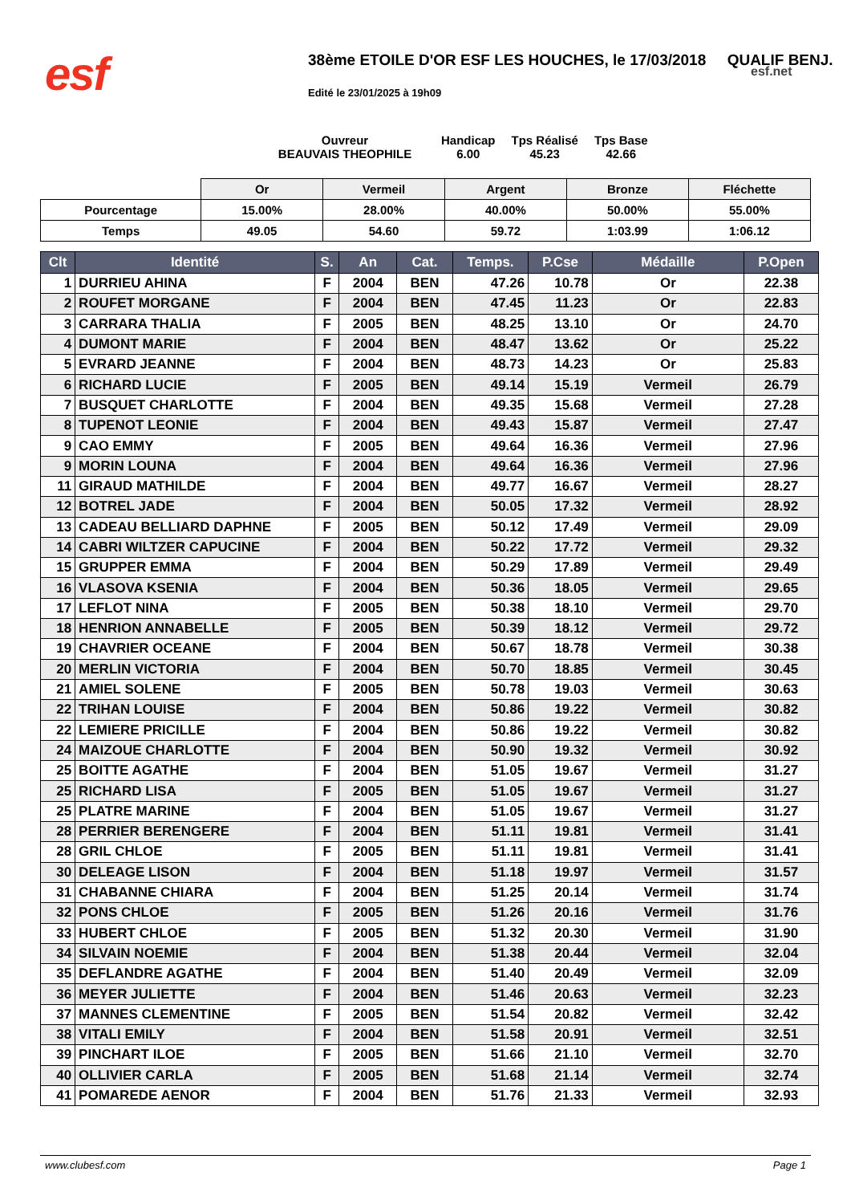esf 38ème ETOILE D'OR ESF LES HOUCHES, le 17/03/2018 QUALIF BENJ.
esf.net
Edité le 23/01/2025 à 19h09
Ouvreur
BEAUVAIS THEOPHILE
Handicap
6.00
Tps Réalisé
45.23
Tps Base
42.66
| | Or | Vermeil | Argent | Bronze | Fléchette |
| Pourcentage | 15.00% | 28.00% | 40.00% | 50.00% | 55.00% |
| Temps | 49.05 | 54.60 | 59.72 | 1:03.99 | 1:06.12 |
| Clt | Identité | S. | An | Cat. | Temps. | P.Cse | Médaille | P.Open |
| --- | --- | --- | --- | --- | --- | --- | --- | --- |
| 1 | DURRIEU AHINA | F | 2004 | BEN | 47.26 | 10.78 | Or | 22.38 |
| 2 | ROUFET MORGANE | F | 2004 | BEN | 47.45 | 11.23 | Or | 22.83 |
| 3 | CARRARA THALIA | F | 2005 | BEN | 48.25 | 13.10 | Or | 24.70 |
| 4 | DUMONT MARIE | F | 2004 | BEN | 48.47 | 13.62 | Or | 25.22 |
| 5 | EVRARD JEANNE | F | 2004 | BEN | 48.73 | 14.23 | Or | 25.83 |
| 6 | RICHARD LUCIE | F | 2005 | BEN | 49.14 | 15.19 | Vermeil | 26.79 |
| 7 | BUSQUET CHARLOTTE | F | 2004 | BEN | 49.35 | 15.68 | Vermeil | 27.28 |
| 8 | TUPENOT LEONIE | F | 2004 | BEN | 49.43 | 15.87 | Vermeil | 27.47 |
| 9 | CAO EMMY | F | 2005 | BEN | 49.64 | 16.36 | Vermeil | 27.96 |
| 9 | MORIN LOUNA | F | 2004 | BEN | 49.64 | 16.36 | Vermeil | 27.96 |
| 11 | GIRAUD MATHILDE | F | 2004 | BEN | 49.77 | 16.67 | Vermeil | 28.27 |
| 12 | BOTREL JADE | F | 2004 | BEN | 50.05 | 17.32 | Vermeil | 28.92 |
| 13 | CADEAU BELLIARD DAPHNE | F | 2005 | BEN | 50.12 | 17.49 | Vermeil | 29.09 |
| 14 | CABRI WILTZER CAPUCINE | F | 2004 | BEN | 50.22 | 17.72 | Vermeil | 29.32 |
| 15 | GRUPPER EMMA | F | 2004 | BEN | 50.29 | 17.89 | Vermeil | 29.49 |
| 16 | VLASOVA KSENIA | F | 2004 | BEN | 50.36 | 18.05 | Vermeil | 29.65 |
| 17 | LEFLOT NINA | F | 2005 | BEN | 50.38 | 18.10 | Vermeil | 29.70 |
| 18 | HENRION ANNABELLE | F | 2005 | BEN | 50.39 | 18.12 | Vermeil | 29.72 |
| 19 | CHAVRIER OCEANE | F | 2004 | BEN | 50.67 | 18.78 | Vermeil | 30.38 |
| 20 | MERLIN VICTORIA | F | 2004 | BEN | 50.70 | 18.85 | Vermeil | 30.45 |
| 21 | AMIEL SOLENE | F | 2005 | BEN | 50.78 | 19.03 | Vermeil | 30.63 |
| 22 | TRIHAN LOUISE | F | 2004 | BEN | 50.86 | 19.22 | Vermeil | 30.82 |
| 22 | LEMIERE PRICILLE | F | 2004 | BEN | 50.86 | 19.22 | Vermeil | 30.82 |
| 24 | MAIZOUE CHARLOTTE | F | 2004 | BEN | 50.90 | 19.32 | Vermeil | 30.92 |
| 25 | BOITTE AGATHE | F | 2004 | BEN | 51.05 | 19.67 | Vermeil | 31.27 |
| 25 | RICHARD LISA | F | 2005 | BEN | 51.05 | 19.67 | Vermeil | 31.27 |
| 25 | PLATRE MARINE | F | 2004 | BEN | 51.05 | 19.67 | Vermeil | 31.27 |
| 28 | PERRIER BERENGERE | F | 2004 | BEN | 51.11 | 19.81 | Vermeil | 31.41 |
| 28 | GRIL CHLOE | F | 2005 | BEN | 51.11 | 19.81 | Vermeil | 31.41 |
| 30 | DELEAGE LISON | F | 2004 | BEN | 51.18 | 19.97 | Vermeil | 31.57 |
| 31 | CHABANNE CHIARA | F | 2004 | BEN | 51.25 | 20.14 | Vermeil | 31.74 |
| 32 | PONS CHLOE | F | 2005 | BEN | 51.26 | 20.16 | Vermeil | 31.76 |
| 33 | HUBERT CHLOE | F | 2005 | BEN | 51.32 | 20.30 | Vermeil | 31.90 |
| 34 | SILVAIN NOEMIE | F | 2004 | BEN | 51.38 | 20.44 | Vermeil | 32.04 |
| 35 | DEFLANDRE AGATHE | F | 2004 | BEN | 51.40 | 20.49 | Vermeil | 32.09 |
| 36 | MEYER JULIETTE | F | 2004 | BEN | 51.46 | 20.63 | Vermeil | 32.23 |
| 37 | MANNES CLEMENTINE | F | 2005 | BEN | 51.54 | 20.82 | Vermeil | 32.42 |
| 38 | VITALI EMILY | F | 2004 | BEN | 51.58 | 20.91 | Vermeil | 32.51 |
| 39 | PINCHART ILOE | F | 2005 | BEN | 51.66 | 21.10 | Vermeil | 32.70 |
| 40 | OLLIVIER CARLA | F | 2005 | BEN | 51.68 | 21.14 | Vermeil | 32.74 |
| 41 | POMAREDE AENOR | F | 2004 | BEN | 51.76 | 21.33 | Vermeil | 32.93 |
www.clubesf.com Page 1